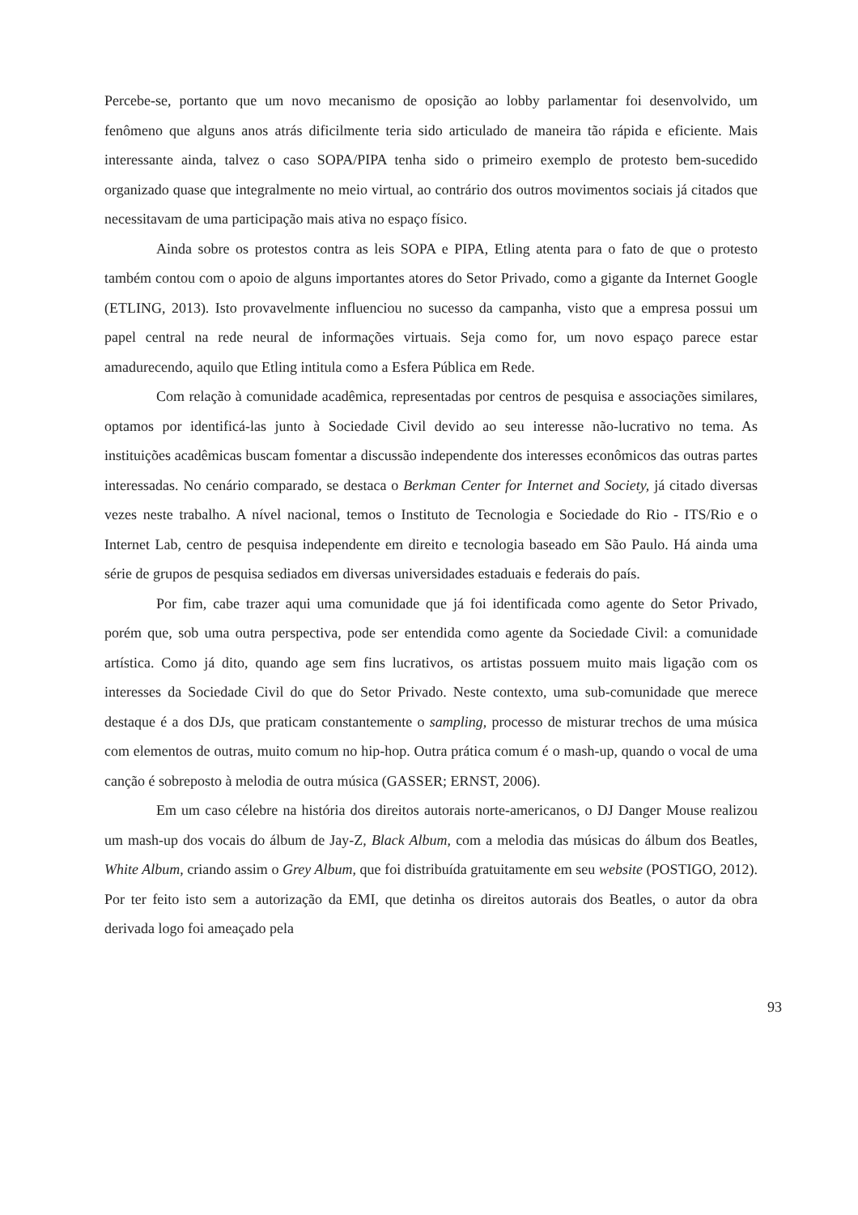Percebe-se, portanto que um novo mecanismo de oposição ao lobby parlamentar foi desenvolvido, um fenômeno que alguns anos atrás dificilmente teria sido articulado de maneira tão rápida e eficiente. Mais interessante ainda, talvez o caso SOPA/PIPA tenha sido o primeiro exemplo de protesto bem-sucedido organizado quase que integralmente no meio virtual, ao contrário dos outros movimentos sociais já citados que necessitavam de uma participação mais ativa no espaço físico.
Ainda sobre os protestos contra as leis SOPA e PIPA, Etling atenta para o fato de que o protesto também contou com o apoio de alguns importantes atores do Setor Privado, como a gigante da Internet Google (ETLING, 2013). Isto provavelmente influenciou no sucesso da campanha, visto que a empresa possui um papel central na rede neural de informações virtuais. Seja como for, um novo espaço parece estar amadurecendo, aquilo que Etling intitula como a Esfera Pública em Rede.
Com relação à comunidade acadêmica, representadas por centros de pesquisa e associações similares, optamos por identificá-las junto à Sociedade Civil devido ao seu interesse não-lucrativo no tema. As instituições acadêmicas buscam fomentar a discussão independente dos interesses econômicos das outras partes interessadas. No cenário comparado, se destaca o Berkman Center for Internet and Society, já citado diversas vezes neste trabalho. A nível nacional, temos o Instituto de Tecnologia e Sociedade do Rio - ITS/Rio e o Internet Lab, centro de pesquisa independente em direito e tecnologia baseado em São Paulo. Há ainda uma série de grupos de pesquisa sediados em diversas universidades estaduais e federais do país.
Por fim, cabe trazer aqui uma comunidade que já foi identificada como agente do Setor Privado, porém que, sob uma outra perspectiva, pode ser entendida como agente da Sociedade Civil: a comunidade artística. Como já dito, quando age sem fins lucrativos, os artistas possuem muito mais ligação com os interesses da Sociedade Civil do que do Setor Privado. Neste contexto, uma sub-comunidade que merece destaque é a dos DJs, que praticam constantemente o sampling, processo de misturar trechos de uma música com elementos de outras, muito comum no hip-hop. Outra prática comum é o mash-up, quando o vocal de uma canção é sobreposto à melodia de outra música (GASSER; ERNST, 2006).
Em um caso célebre na história dos direitos autorais norte-americanos, o DJ Danger Mouse realizou um mash-up dos vocais do álbum de Jay-Z, Black Album, com a melodia das músicas do álbum dos Beatles, White Album, criando assim o Grey Album, que foi distribuída gratuitamente em seu website (POSTIGO, 2012). Por ter feito isto sem a autorização da EMI, que detinha os direitos autorais dos Beatles, o autor da obra derivada logo foi ameaçado pela
93